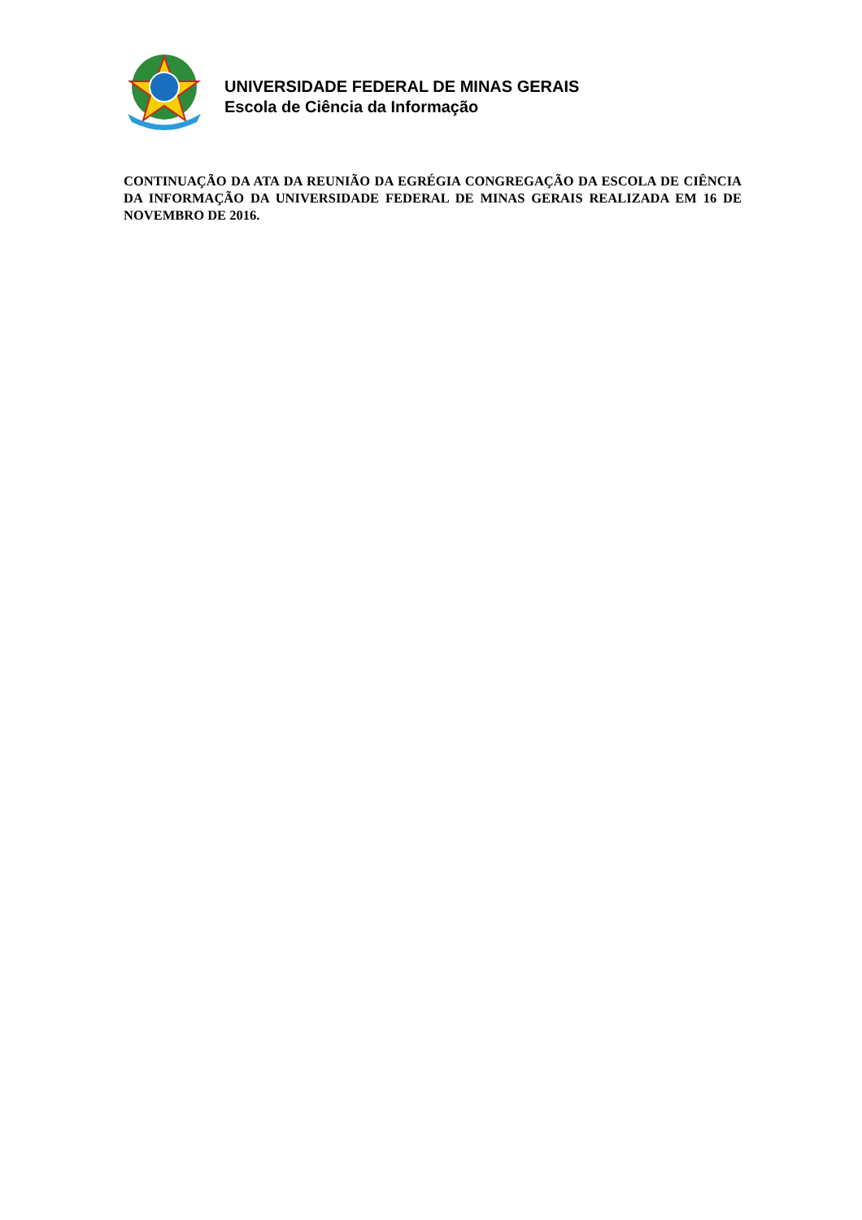UNIVERSIDADE FEDERAL DE MINAS GERAIS
Escola de Ciência da Informação
CONTINUAÇÃO DA ATA DA REUNIÃO DA EGRÉGIA CONGREGAÇÃO DA ESCOLA DE CIÊNCIA DA INFORMAÇÃO DA UNIVERSIDADE FEDERAL DE MINAS GERAIS REALIZADA EM 16 DE NOVEMBRO DE 2016.